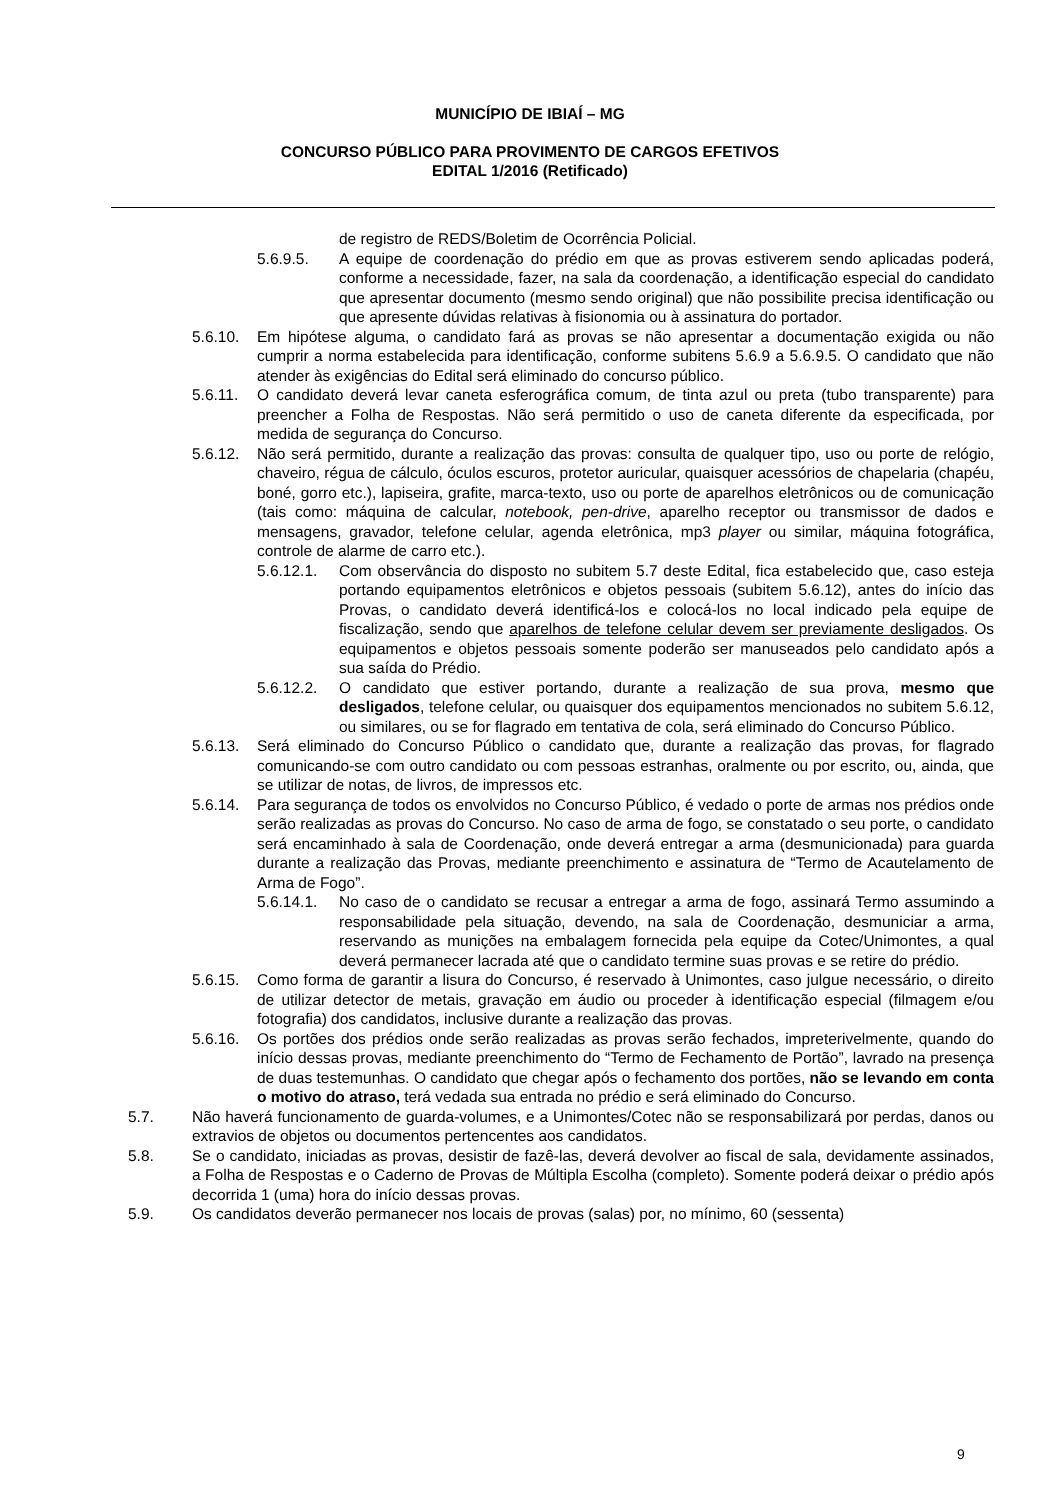MUNICÍPIO DE IBIAÍ – MG
CONCURSO PÚBLICO PARA PROVIMENTO DE CARGOS EFETIVOS
EDITAL 1/2016 (Retificado)
de registro de REDS/Boletim de Ocorrência Policial.
5.6.9.5. A equipe de coordenação do prédio em que as provas estiverem sendo aplicadas poderá, conforme a necessidade, fazer, na sala da coordenação, a identificação especial do candidato que apresentar documento (mesmo sendo original) que não possibilite precisa identificação ou que apresente dúvidas relativas à fisionomia ou à assinatura do portador.
5.6.10. Em hipótese alguma, o candidato fará as provas se não apresentar a documentação exigida ou não cumprir a norma estabelecida para identificação, conforme subitens 5.6.9 a 5.6.9.5. O candidato que não atender às exigências do Edital será eliminado do concurso público.
5.6.11. O candidato deverá levar caneta esferográfica comum, de tinta azul ou preta (tubo transparente) para preencher a Folha de Respostas. Não será permitido o uso de caneta diferente da especificada, por medida de segurança do Concurso.
5.6.12. Não será permitido, durante a realização das provas: consulta de qualquer tipo, uso ou porte de relógio, chaveiro, régua de cálculo, óculos escuros, protetor auricular, quaisquer acessórios de chapelaria (chapéu, boné, gorro etc.), lapiseira, grafite, marca-texto, uso ou porte de aparelhos eletrônicos ou de comunicação (tais como: máquina de calcular, notebook, pen-drive, aparelho receptor ou transmissor de dados e mensagens, gravador, telefone celular, agenda eletrônica, mp3 player ou similar, máquina fotográfica, controle de alarme de carro etc.).
5.6.12.1. Com observância do disposto no subitem 5.7 deste Edital, fica estabelecido que, caso esteja portando equipamentos eletrônicos e objetos pessoais (subitem 5.6.12), antes do início das Provas, o candidato deverá identificá-los e colocá-los no local indicado pela equipe de fiscalização, sendo que aparelhos de telefone celular devem ser previamente desligados. Os equipamentos e objetos pessoais somente poderão ser manuseados pelo candidato após a sua saída do Prédio.
5.6.12.2. O candidato que estiver portando, durante a realização de sua prova, mesmo que desligados, telefone celular, ou quaisquer dos equipamentos mencionados no subitem 5.6.12, ou similares, ou se for flagrado em tentativa de cola, será eliminado do Concurso Público.
5.6.13. Será eliminado do Concurso Público o candidato que, durante a realização das provas, for flagrado comunicando-se com outro candidato ou com pessoas estranhas, oralmente ou por escrito, ou, ainda, que se utilizar de notas, de livros, de impressos etc.
5.6.14. Para segurança de todos os envolvidos no Concurso Público, é vedado o porte de armas nos prédios onde serão realizadas as provas do Concurso. No caso de arma de fogo, se constatado o seu porte, o candidato será encaminhado à sala de Coordenação, onde deverá entregar a arma (desmunicionada) para guarda durante a realização das Provas, mediante preenchimento e assinatura de “Termo de Acautelamento de Arma de Fogo”.
5.6.14.1. No caso de o candidato se recusar a entregar a arma de fogo, assinará Termo assumindo a responsabilidade pela situação, devendo, na sala de Coordenação, desmuniciar a arma, reservando as munições na embalagem fornecida pela equipe da Cotec/Unimontes, a qual deverá permanecer lacrada até que o candidato termine suas provas e se retire do prédio.
5.6.15. Como forma de garantir a lisura do Concurso, é reservado à Unimontes, caso julgue necessário, o direito de utilizar detector de metais, gravação em áudio ou proceder à identificação especial (filmagem e/ou fotografia) dos candidatos, inclusive durante a realização das provas.
5.6.16. Os portões dos prédios onde serão realizadas as provas serão fechados, impreterivelmente, quando do início dessas provas, mediante preenchimento do “Termo de Fechamento de Portão”, lavrado na presença de duas testemunhas. O candidato que chegar após o fechamento dos portões, não se levando em conta o motivo do atraso, terá vedada sua entrada no prédio e será eliminado do Concurso.
5.7. Não haverá funcionamento de guarda-volumes, e a Unimontes/Cotec não se responsabilizará por perdas, danos ou extravios de objetos ou documentos pertencentes aos candidatos.
5.8. Se o candidato, iniciadas as provas, desistir de fazê-las, deverá devolver ao fiscal de sala, devidamente assinados, a Folha de Respostas e o Caderno de Provas de Múltipla Escolha (completo). Somente poderá deixar o prédio após decorrida 1 (uma) hora do início dessas provas.
5.9. Os candidatos deverão permanecer nos locais de provas (salas) por, no mínimo, 60 (sessenta)
9